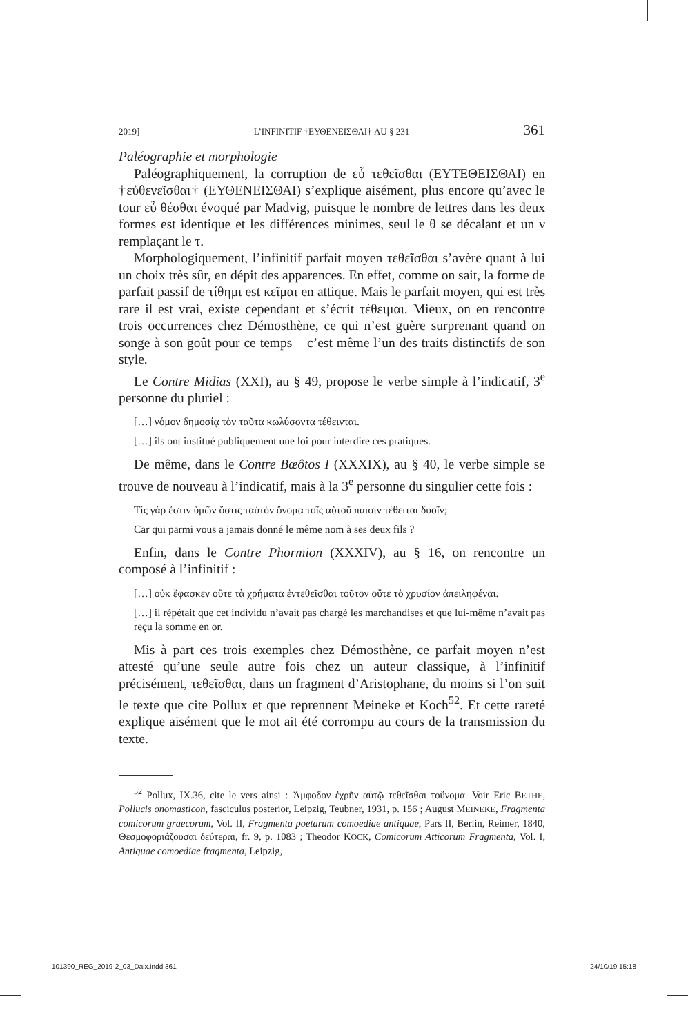2019] L’INFINITIF †ΕΥΘΕΝΕΙΣΘΑΙ† AU § 231 361
Paléographie et morphologie
Paléographiquement, la corruption de εὖ τεθεῖσθαι (ΕΥΤΕΘΕΙ­ΣΘΑΙ) en †εὐθενεῖσθαι† (ΕΥΘΕΝΕΙΣΘΑΙ) s’explique aisément, plus encore qu’avec le tour εὖ θέσθαι évoqué par Madvig, puisque le nombre de lettres dans les deux formes est identique et les différences minimes, seul le θ se décalant et un ν remplaçant le τ.
Morphologiquement, l’infinitif parfait moyen τεθεῖσθαι s’avère quant à lui un choix très sûr, en dépit des apparences. En effet, comme on sait, la forme de parfait passif de τίθημι est κεῖμαι en attique. Mais le parfait moyen, qui est très rare il est vrai, existe cependant et s’écrit τέθειμαι. Mieux, on en rencontre trois occurrences chez Démosthène, ce qui n’est guère surprenant quand on songe à son goût pour ce temps – c’est même l’un des traits distinctifs de son style.
Le Contre Midias (XXI), au § 49, propose le verbe simple à l’indica­tif, 3<sup>e</sup> personne du pluriel :
[…] νόμον δημοσίᾳ τὸν ταῦτα κωλύσοντα τέθεινται.
[…] ils ont institué publiquement une loi pour interdire ces pratiques.
De même, dans le Contre Bœôtos I (XXXIX), au § 40, le verbe simple se trouve de nouveau à l’indicatif, mais à la 3<sup>e</sup> personne du singulier cette fois :
Τίς γάρ ἐστιν ὑμῶν ὅστις ταὐτὸν ὄνομα τοῖς αὑτοῦ παισὶν τέθειται δυοῖν;
Car qui parmi vous a jamais donné le même nom à ses deux fils ?
Enfin, dans le Contre Phormion (XXXIV), au § 16, on rencontre un composé à l’infinitif :
[…] οὐκ ἔφασκεν οὔτε τὰ χρήματα ἐντεθεῖσθαι τοῦτον οὔτε τὸ χρυσίον ἀπει­ληφέναι.
[…] il répétait que cet individu n’avait pas chargé les marchandises et que lui-même n’avait pas reçu la somme en or.
Mis à part ces trois exemples chez Démosthène, ce parfait moyen n’est attesté qu’une seule autre fois chez un auteur classique, à l’infi­nitif précisément, τεθεῖσθαι, dans un fragment d’Aristophane, du moins si l’on suit le texte que cite Pollux et que reprennent Meineke et Koch<sup>52</sup>. Et cette rareté explique aisément que le mot ait été corrompu au cours de la transmission du texte.
<sup>52</sup> Pollux, IX.36, cite le vers ainsi : Ἄμφοδον ἐχρῆν αὐτῷ τεθεῖσθαι τοὔνομα. Voir Eric BETHE, Pollucis onomasticon, fasciculus posterior, Leipzig, Teubner, 1931, p. 156 ; August MEINEKE, Fragmenta comicorum graecorum, Vol. II, Fragmenta poetarum comoediae anti­quae, Pars II, Berlin, Reimer, 1840, Θεσμοφοριάζουσαι δεύτεραι, fr. 9, p. 1083 ; Theodor KOCK, Comicorum Atticorum Fragmenta, Vol. I, Antiquae comoediae fragmenta, Leipzig,
101390_REG_2019-2_03_Daix.indd 361 24/10/19 15:18